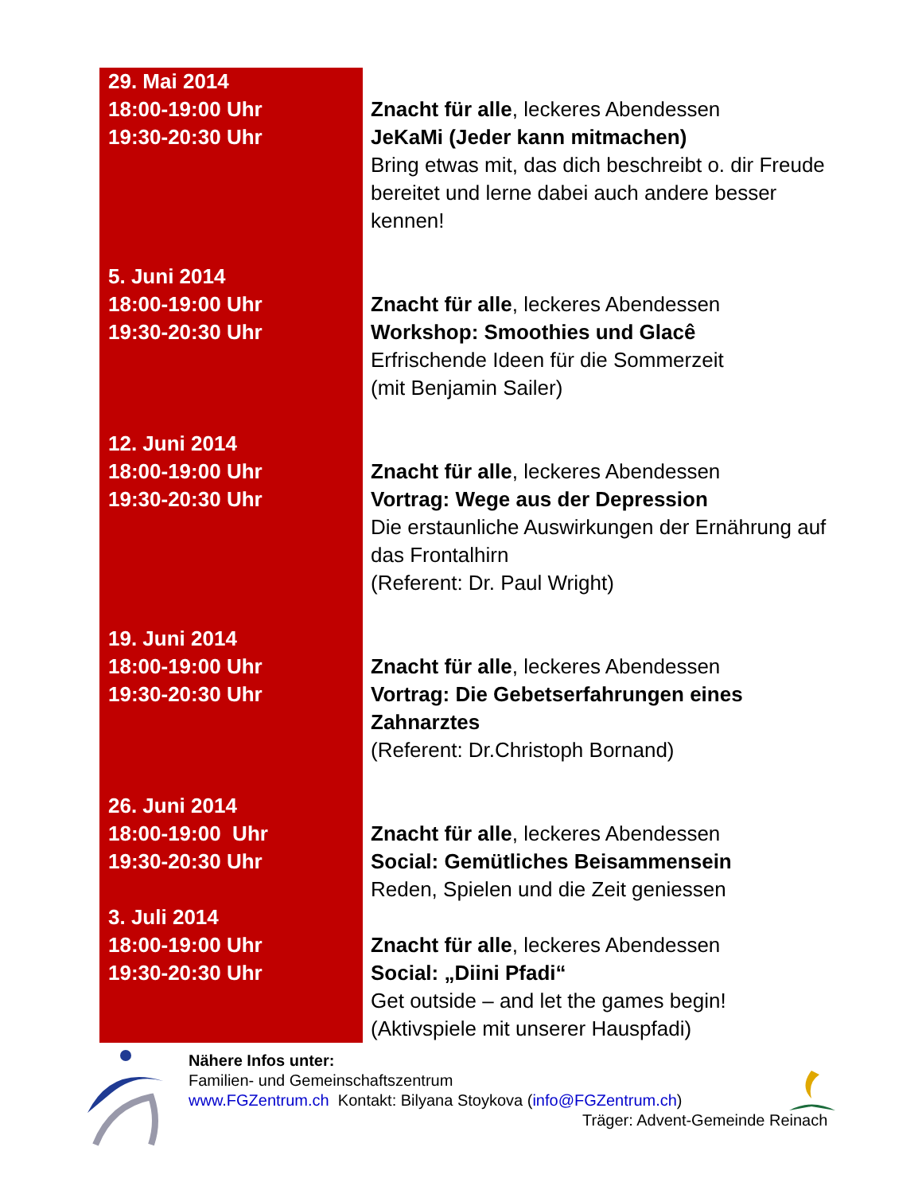| 29. Mai 2014 18:00-19:00 Uhr 19:30-20:30 Uhr | Znacht für alle , leckeres Abendessen JeKaMi (Jeder kann mitmachen) Bring etwas mit, das dich beschreibt o. dir Freude bereitet und lerne dabei auch andere besser kennen! |
| 5. Juni 2014 18:00-19:00 Uhr 19:30-20:30 Uhr | Znacht für alle , leckeres Abendessen Workshop: Smoothies und Glacê Erfrischende Ideen für die Sommerzeit (mit Benjamin Sailer) |
| 12. Juni 2014 18:00-19:00 Uhr 19:30-20:30 Uhr | Znacht für alle , leckeres Abendessen Vortrag: Wege aus der Depression Die erstaunliche Auswirkungen der Ernährung auf das Frontalhirn (Referent: Dr. Paul Wright) |
| 19. Juni 2014 18:00-19:00 Uhr 19:30-20:30 Uhr | Znacht für alle , leckeres Abendessen Vortrag: Die Gebetserfahrungen eines Zahnarztes (Referent: Dr.Christoph Bornand) |
| 26. Juni 2014 18:00-19:00 Uhr 19:30-20:30 Uhr | Znacht für alle , leckeres Abendessen Social: Gemütliches Beisammensein Reden, Spielen und die Zeit geniessen |
| 3. Juli 2014 18:00-19:00 Uhr 19:30-20:30 Uhr | Znacht für alle , leckeres Abendessen Social: „Diini Pfadi“ Get outside – and let the games begin! (Aktivspiele mit unserer Hauspfadi) |
Nähere Infos unter:
Familien- und Gemeinschaftszentrum
www.FGZentrum.ch Kontakt: Bilyana Stoykova (info@FGZentrum.ch)
Träger: Advent-Gemeinde Reinach